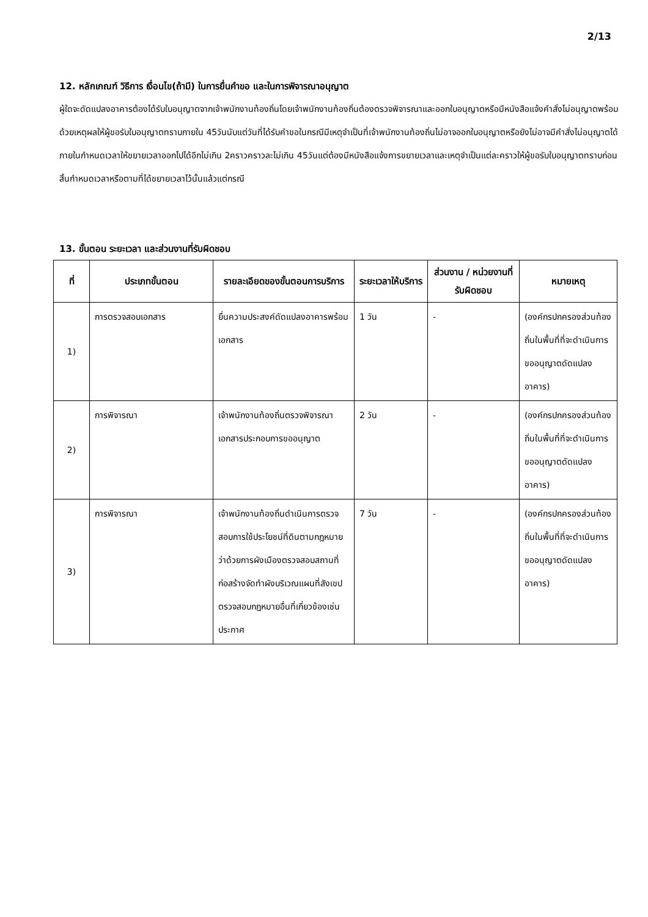2/13
12. หลักเกณฑ์ วิธีการ เงื่อนไข(ถ้ามี) ในการยื่นคำขอ และในการพิจารณาอนุญาต
ผู้ใดจะดัดแปลงอาคารต้องได้รับใบอนุญาตจากเจ้าพนักงานท้องถิ่นโดยเจ้าพนักงานท้องถิ่นต้องตรวจพิจารณาและออกใบอนุญาตหรือมีหนังสือแจ้งคำสั่งไม่อนุญาตพร้อมด้วยเหตุผลให้ผู้ขอรับใบอนุญาตทราบภายใน 45วันนับแต่วันที่ได้รับคำขอในกรณีมีเหตุจำเป็นที่เจ้าพนักงานท้องถิ่นไม่อาจออกใบอนุญาตหรือยังไม่อาจมีคำสั่งไม่อนุญาตได้ภายในกำหนดเวลาให้ขยายเวลาออกไปได้อีกไม่เกิน 2คราวคราวละไม่เกิน 45วันแต่ต้องมีหนังสือแจ้งการขยายเวลาและเหตุจำเป็นแต่ละคราวให้ผู้ขอรับใบอนุญาตทราบก่อนสิ้นกำหนดเวลาหรือตามที่ได้ขยายเวลาไว้นั้นแล้วแต่กรณี
13. ขั้นตอน ระยะเวลา และส่วนงานที่รับผิดชอบ
| ที่ | ประเภทขั้นตอน | รายละเอียดของขั้นตอนการบริการ | ระยะเวลาให้บริการ | ส่วนงาน / หน่วยงานที่รับผิดชอบ | หมายเหตุ |
| --- | --- | --- | --- | --- | --- |
| 1) | การตรวจสอบเอกสาร | ยื่นความประสงค์ดัดแปลงอาคารพร้อมเอกสาร | 1 วัน | - | (องค์กรปกครองส่วนท้องถิ่นในพื้นที่ที่จะดำเนินการขออนุญาตดัดแปลงอาคาร) |
| 2) | การพิจารณา | เจ้าพนักงานท้องถิ่นตรวจพิจารณาเอกสารประกอบการขออนุญาต | 2 วัน | - | (องค์กรปกครองส่วนท้องถิ่นในพื้นที่ที่จะดำเนินการขออนุญาตดัดแปลงอาคาร) |
| 3) | การพิจารณา | เจ้าพนักงานท้องถิ่นดำเนินการตรวจสอบการใช้ประโยชน์ที่ดินตามกฎหมายว่าด้วยการผังเมืองตรวจสอบสถานที่ก่อสร้างจัดทำผังบริเวณแผนที่สังเขปตรวจสอบกฎหมายอื่นที่เกี่ยวข้องเช่นประกาศ | 7 วัน | - | (องค์กรปกครองส่วนท้องถิ่นในพื้นที่ที่จะดำเนินการขออนุญาตดัดแปลงอาคาร) |